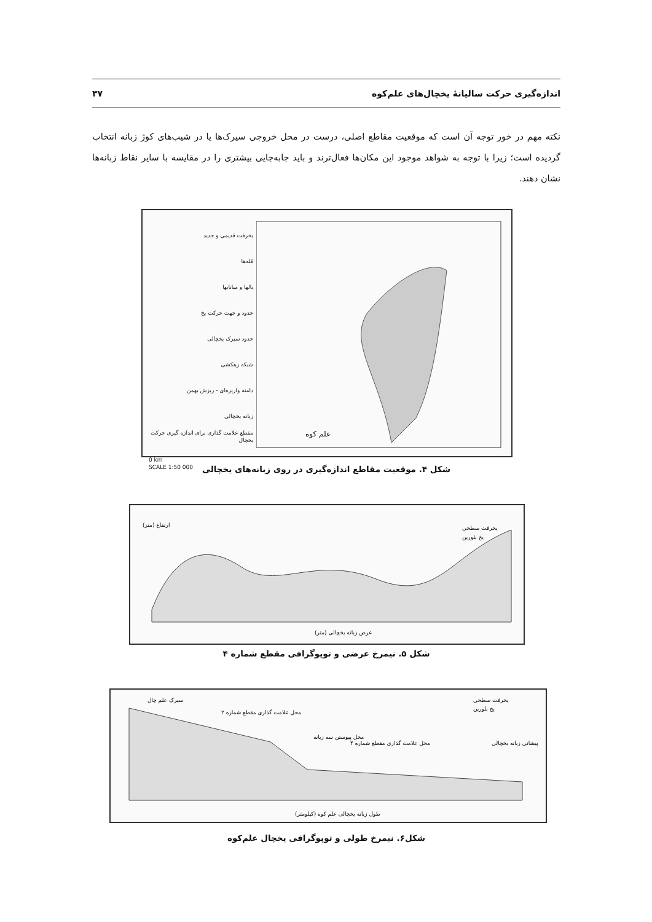اندازه‌گیری حرکت سالیانهٔ یخچال‌های علم‌کوه ۳۷
نکته مهم در خور توجه آن است که موقعیت مقاطع اصلی، درست در محل خروجی سیرک‌ها یا در شیب‌های کوژ زبانه انتخاب گردیده است؛ زیرا با توجه به شواهد موجود این مکان‌ها فعال‌ترند و باید جابه‌جایی بیشتری را در مقایسه با سایر نقاط زبانه‌ها نشان دهند.
یخرفت قدیمی و جدید
قله‌ها
یالها و میانابها
حدود و جهت حرکت یخ
حدود سیرک یخچالی
شبکه زهکشی
دامنه واریزه‌ای - ریزش بهمن
زبانه یخچالی
مقطع علامت گذاری برای اندازه گیری حرکت یخچال
0 km
SCALE 1:50 000
علم کوه
شکل ۴. موقعیت مقاطع اندازه‌گیری در روی زبانه‌های یخچالی
ارتفاع (متر)
عرض زبانه یخچالی (متر)
یخرفت سطحی
یخ بلورین
شکل ۵. نیمرخ عرضی و توپوگرافی مقطع شماره ۴
سیرک علم چال
محل علامت گذاری مقطع شماره ۲
محل پیوستن سه زبانه
محل علامت گذاری مقطع شماره ۴
پیشانی زبانه یخچالی
طول زبانه یخچالی علم کوه (کیلومتر)
یخرفت سطحی
یخ بلورین
شکل۶. نیمرخ طولی و توپوگرافی یخچال علم‌کوه